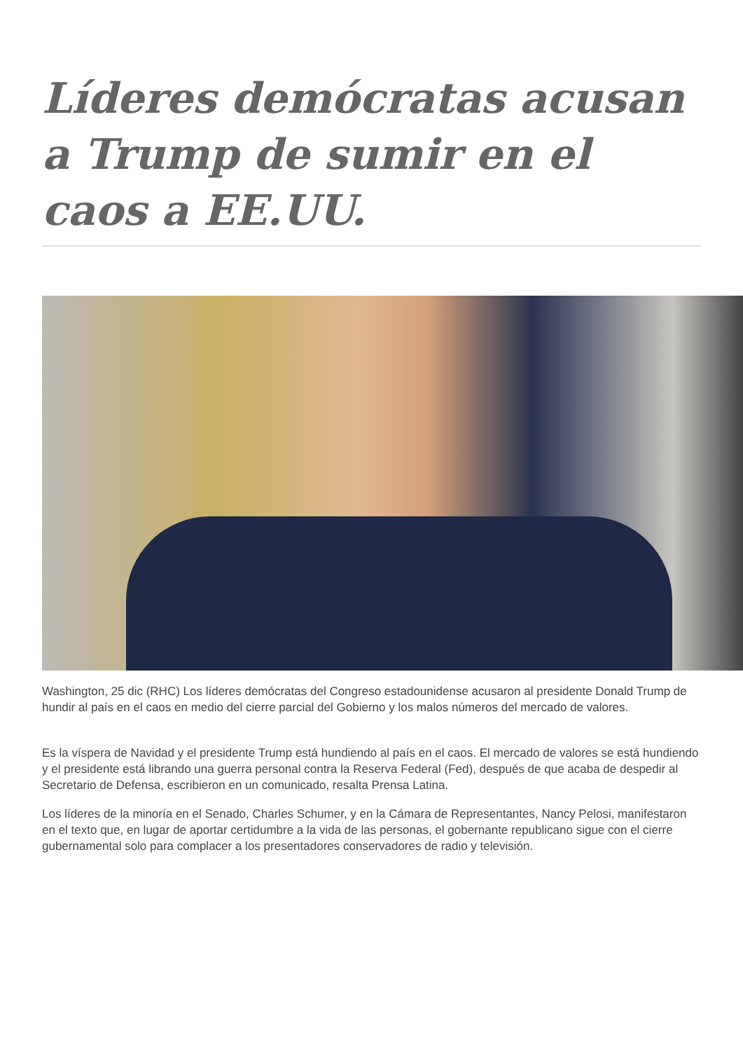Líderes demócratas acusan a Trump de sumir en el caos a EE.UU.
Washington, 25 dic (RHC) Los líderes demócratas del Congreso estadounidense acusaron al presidente Donald Trump de hundir al país en el caos en medio del cierre parcial del Gobierno y los malos números del mercado de valores.
Es la víspera de Navidad y el presidente Trump está hundiendo al país en el caos. El mercado de valores se está hundiendo y el presidente está librando una guerra personal contra la Reserva Federal (Fed), después de que acaba de despedir al Secretario de Defensa, escribieron en un comunicado, resalta Prensa Latina.
Los líderes de la minoría en el Senado, Charles Schumer, y en la Cámara de Representantes, Nancy Pelosi, manifestaron en el texto que, en lugar de aportar certidumbre a la vida de las personas, el gobernante republicano sigue con el cierre gubernamental solo para complacer a los presentadores conservadores de radio y televisión.